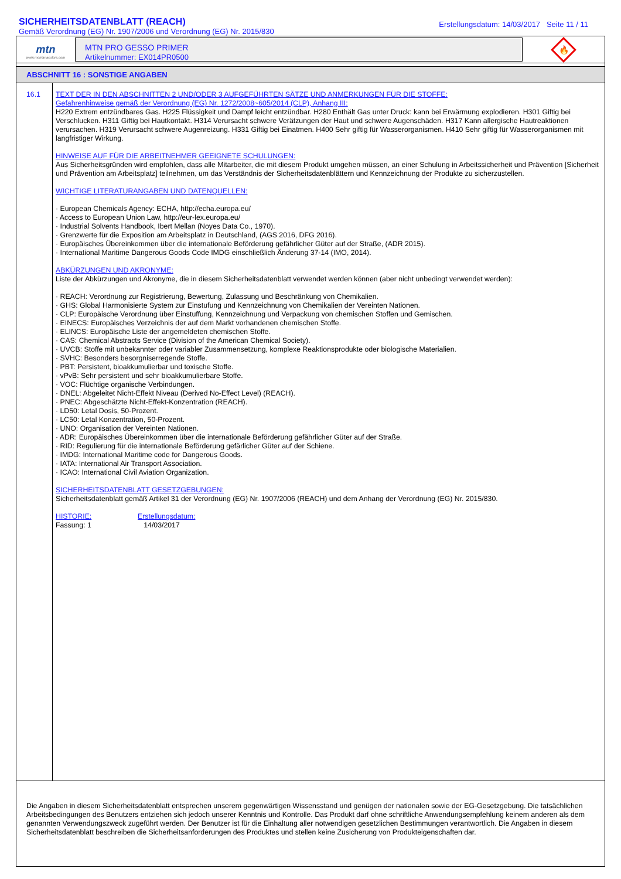SICHERHEITSDATENBLATT (REACH)
Gemäß Verordnung (EG) Nr. 1907/2006 und Verordnung (EG) Nr. 2015/830
Erstellungsdatum: 14/03/2017 Seite 11 / 11
mtn
www.montanacolors.com
MTN PRO GESSO PRIMER
Artikelnummer: EX014PR0500
🔥
ABSCHNITT 16 : SONSTIGE ANGABEN
16.1
TEXT DER IN DEN ABSCHNITTEN 2 UND/ODER 3 AUFGEFÜHRTEN SÄTZE UND ANMERKUNGEN FÜR DIE STOFFE:
Gefahrenhinweise gemäß der Verordnung (EG) Nr. 1272/2008~605/2014 (CLP), Anhang III:
H220 Extrem entzündbares Gas. H225 Flüssigkeit und Dampf leicht entzündbar. H280 Enthält Gas unter Druck: kann bei Erwärmung explodieren. H301 Giftig bei Verschlucken. H311 Giftig bei Hautkontakt. H314 Verursacht schwere Verätzungen der Haut und schwere Augenschäden. H317 Kann allergische Hautreaktionen verursachen. H319 Verursacht schwere Augenreizung. H331 Giftig bei Einatmen. H400 Sehr giftig für Wasserorganismen. H410 Sehr giftig für Wasserorganismen mit langfristiger Wirkung.
HINWEISE AUF FÜR DIE ARBEITNEHMER GEEIGNETE SCHULUNGEN:
Aus Sicherheitsgründen wird empfohlen, dass alle Mitarbeiter, die mit diesem Produkt umgehen müssen, an einer Schulung in Arbeitssicherheit und Prävention [Sicherheit und Prävention am Arbeitsplatz] teilnehmen, um das Verständnis der Sicherheitsdatenblättern und Kennzeichnung der Produkte zu sicherzustellen.
WICHTIGE LITERATURANGABEN UND DATENQUELLEN:
· European Chemicals Agency: ECHA, http://echa.europa.eu/
· Access to European Union Law, http://eur-lex.europa.eu/
· Industrial Solvents Handbook, Ibert Mellan (Noyes Data Co., 1970).
· Grenzwerte für die Exposition am Arbeitsplatz in Deutschland, (AGS 2016, DFG 2016).
· Europäisches Übereinkommen über die internationale Beförderung gefährlicher Güter auf der Straße, (ADR 2015).
· International Maritime Dangerous Goods Code IMDG einschließlich Änderung 37-14 (IMO, 2014).
ABKÜRZUNGEN UND AKRONYME:
Liste der Abkürzungen und Akronyme, die in diesem Sicherheitsdatenblatt verwendet werden können (aber nicht unbedingt verwendet werden):
· REACH: Verordnung zur Registrierung, Bewertung, Zulassung und Beschränkung von Chemikalien.
· GHS: Global Harmonisierte System zur Einstufung und Kennzeichnung von Chemikalien der Vereinten Nationen.
· CLP: Europäische Verordnung über Einstuffung, Kennzeichnung und Verpackung von chemischen Stoffen und Gemischen.
· EINECS: Europäisches Verzeichnis der auf dem Markt vorhandenen chemischen Stoffe.
· ELINCS: Europäische Liste der angemeldeten chemischen Stoffe.
· CAS: Chemical Abstracts Service (Division of the American Chemical Society).
· UVCB: Stoffe mit unbekannter oder variabler Zusammensetzung, komplexe Reaktionsprodukte oder biologische Materialien.
· SVHC: Besonders besorgniserregende Stoffe.
· PBT: Persistent, bioakkumulierbar und toxische Stoffe.
· vPvB: Sehr persistent und sehr bioakkumulierbare Stoffe.
· VOC: Flüchtige organische Verbindungen.
· DNEL: Abgeleitet Nicht-Effekt Niveau (Derived No-Effect Level) (REACH).
· PNEC: Abgeschätzte Nicht-Effekt-Konzentration (REACH).
· LD50: Letal Dosis, 50-Prozent.
· LC50: Letal Konzentration, 50-Prozent.
· UNO: Organisation der Vereinten Nationen.
· ADR: Europäisches Übereinkommen über die internationale Beförderung gefährlicher Güter auf der Straße.
· RID: Regulierung für die internationale Beförderung gefärlicher Güter auf der Schiene.
· IMDG: International Maritime code for Dangerous Goods.
· IATA: International Air Transport Association.
· ICAO: International Civil Aviation Organization.
SICHERHEITSDATENBLATT GESETZGEBUNGEN:
Sicherheitsdatenblatt gemäß Artikel 31 der Verordnung (EG) Nr. 1907/2006 (REACH) und dem Anhang der Verordnung (EG) Nr. 2015/830.
HISTORIE:
Fassung: 1
Erstellungsdatum:
14/03/2017
Die Angaben in diesem Sicherheitsdatenblatt entsprechen unserem gegenwärtigen Wissensstand und genügen der nationalen sowie der EG-Gesetzgebung. Die tatsächlichen Arbeitsbedingungen des Benutzers entziehen sich jedoch unserer Kenntnis und Kontrolle. Das Produkt darf ohne schriftliche Anwendungsempfehlung keinem anderen als dem genannten Verwendungszweck zugeführt werden. Der Benutzer ist für die Einhaltung aller notwendigen gesetzlichen Bestimmungen verantwortlich. Die Angaben in diesem Sicherheitsdatenblatt beschreiben die Sicherheitsanforderungen des Produktes und stellen keine Zusicherung von Produkteigenschaften dar.